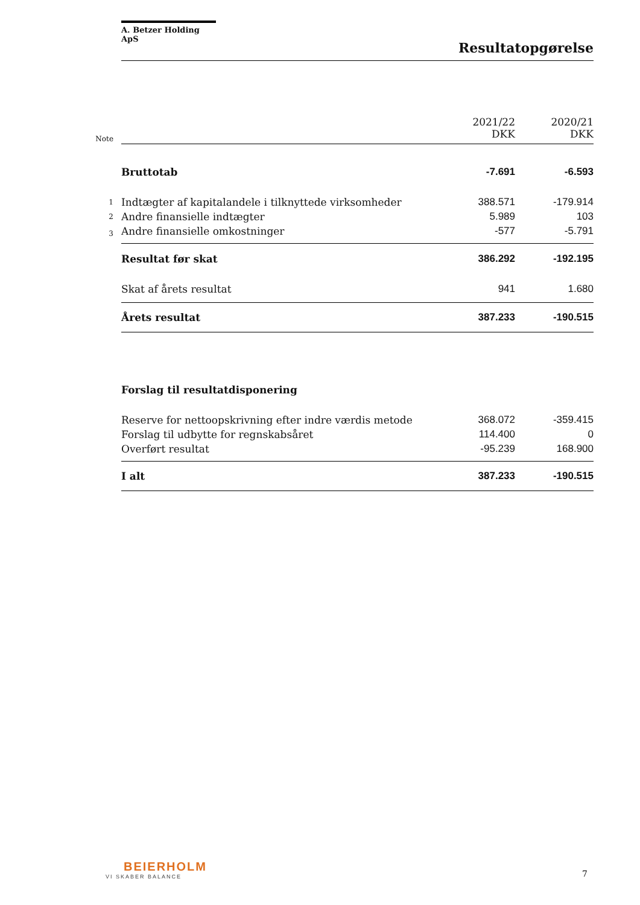A. Betzer Holding ApS
Resultatopgørelse
| Note | | 2021/22 DKK | 2020/21 DKK |
| | Bruttotab | -7.691 | -6.593 |
| 1 | Indtægter af kapitalandele i tilknyttede virksomheder | 388.571 | -179.914 |
| 2 | Andre finansielle indtægter | 5.989 | 103 |
| 3 | Andre finansielle omkostninger | -577 | -5.791 |
| | Resultat før skat | 386.292 | -192.195 |
| | Skat af årets resultat | 941 | 1.680 |
| | Årets resultat | 387.233 | -190.515 |
| | Forslag til resultatdisponering | | |
| | Reserve for nettoopskrivning efter indre værdis metode | 368.072 | -359.415 |
| | Forslag til udbytte for regnskabsåret | 114.400 | 0 |
| | Overført resultat | -95.239 | 168.900 |
| | I alt | 387.233 | -190.515 |
BEIERHOLM
VI SKABER BALANCE
7